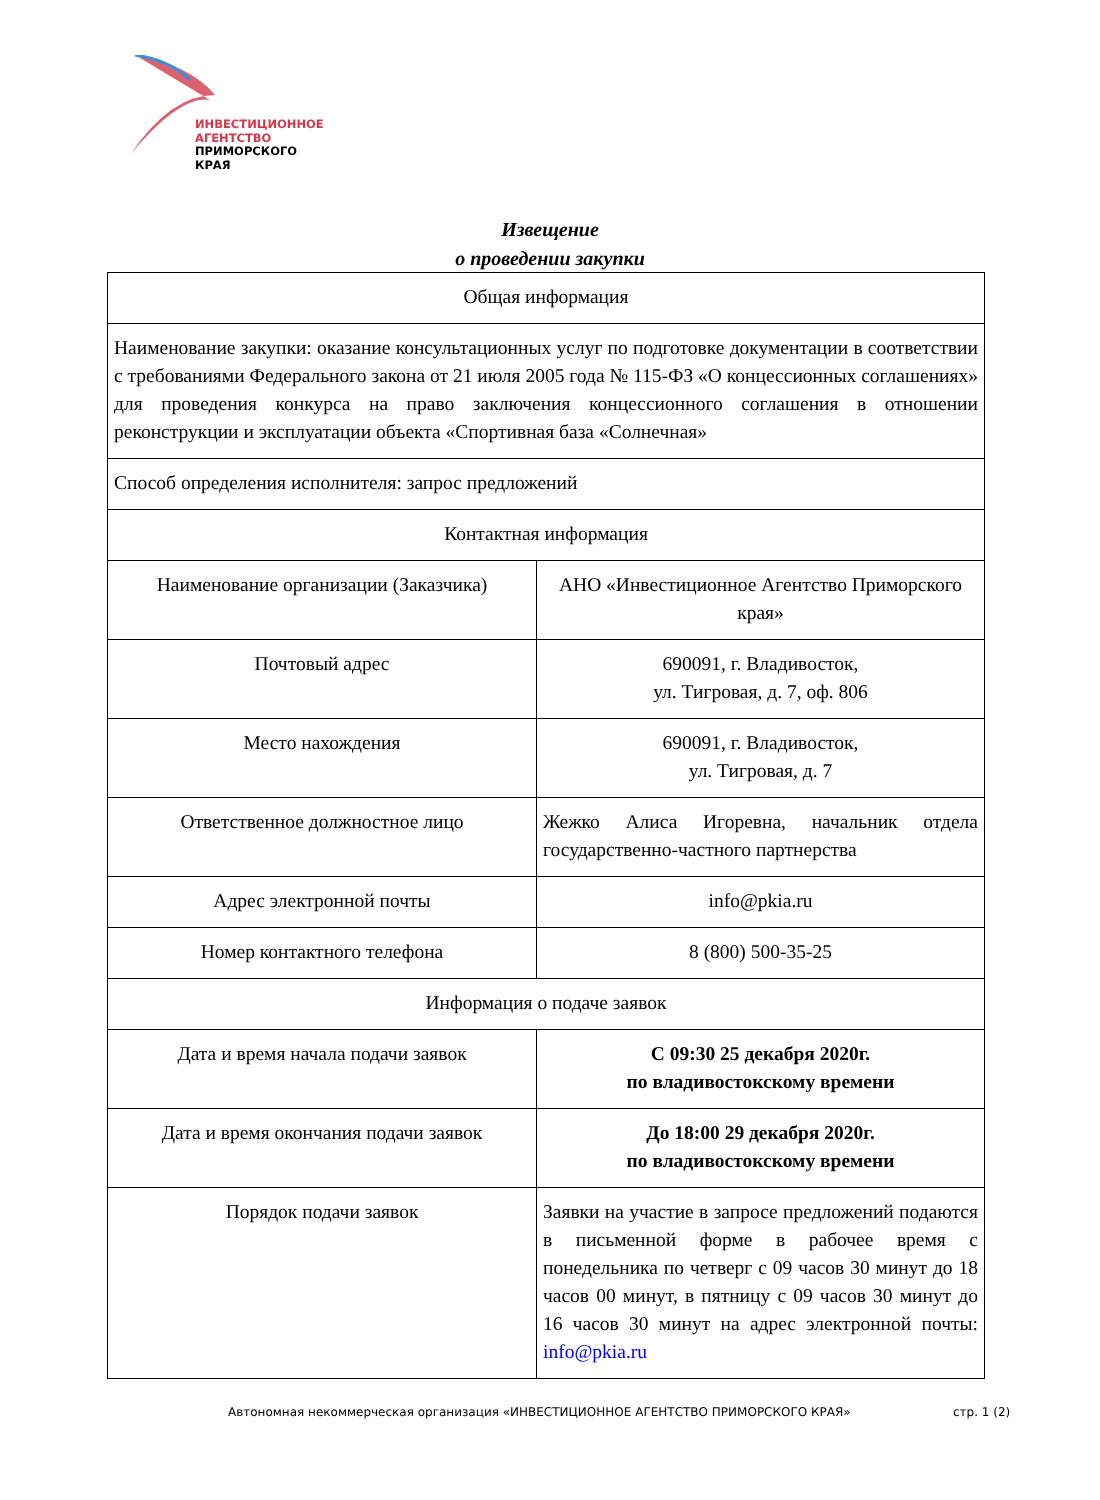ИНВЕСТИЦИОННОЕ
АГЕНТСТВО
ПРИМОРСКОГО
КРАЯ
Извещение
о проведении закупки
| Общая информация | |
| Наименование закупки: оказание консультационных услуг по подготовке документации в соответствии с требованиями Федерального закона от 21 июля 2005 года № 115-ФЗ «О концессионных соглашениях» для проведения конкурса на право заключения концессионного соглашения в отношении реконструкции и эксплуатации объекта «Спортивная база «Солнечная» | |
| Способ определения исполнителя: запрос предложений | |
| Контактная информация | |
| Наименование организации (Заказчика) | АНО «Инвестиционное Агентство Приморского края» |
| Почтовый адрес | 690091, г. Владивосток, ул. Тигровая, д. 7, оф. 806 |
| Место нахождения | 690091, г. Владивосток, ул. Тигровая, д. 7 |
| Ответственное должностное лицо | Жежко Алиса Игоревна, начальник отдела государственно-частного партнерства |
| Адрес электронной почты | info@pkia.ru |
| Номер контактного телефона | 8 (800) 500-35-25 |
| Информация о подаче заявок | |
| Дата и время начала подачи заявок | С 09:30 25 декабря 2020г. по владивостокскому времени |
| Дата и время окончания подачи заявок | До 18:00 29 декабря 2020г. по владивостокскому времени |
| Порядок подачи заявок | Заявки на участие в запросе предложений подаются в письменной форме в рабочее время с понедельника по четверг с 09 часов 30 минут до 18 часов 00 минут, в пятницу с 09 часов 30 минут до 16 часов 30 минут на адрес электронной почты: info@pkia.ru |
Автономная некоммерческая организация «ИНВЕСТИЦИОННОЕ АГЕНТСТВО ПРИМОРСКОГО КРАЯ»
стр. 1 (2)